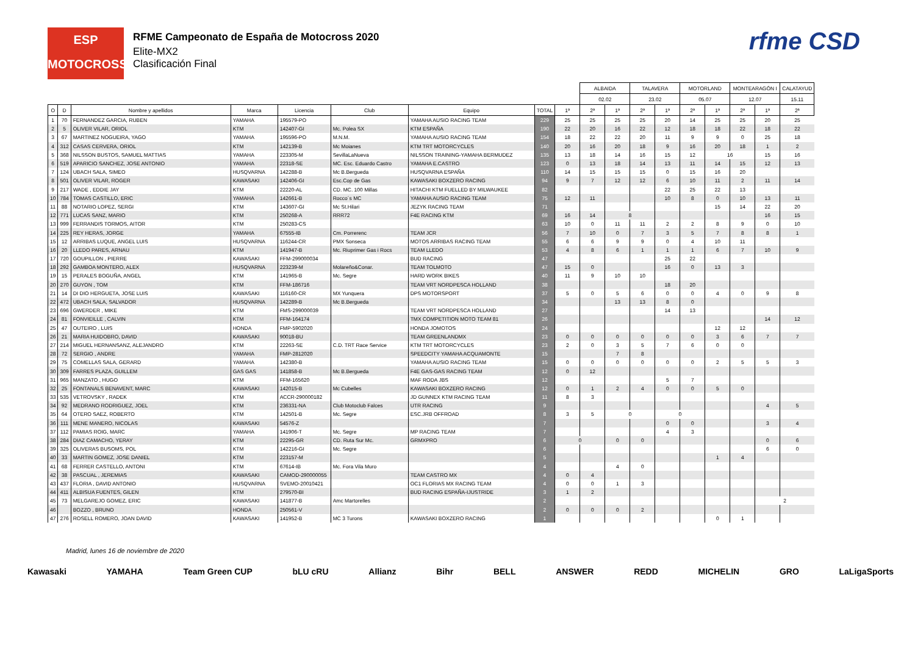ESP
MOTOCROSS
RFME Campeonato de España de Motocross 2020
Elite-MX2
Clasificación Final
rfme CSD
| | | | | | | | | | ALBAIDA | | TALAVERA | | MOTORLAND | | MONTEARAGÓN I | | CALATAYUD |
| --- | --- | --- | --- | --- | --- | --- | --- | --- | --- | --- | --- | --- | --- | --- | --- | --- | --- |
| | | | | | | | | | 02.02 | | 23.02 | | 05.07 | | 12.07 | | 15.11 |
| O | D | Nombre y apellidos | Marca | Licencia | Club | Equipo | TOTAL | 1ª | 2ª | 1ª | 2ª | 1ª | 2ª | 1ª | 2ª | 1ª | 2ª |
| 1 | 70 | FERNANDEZ GARCIA, RUBEN | YAMAHA | 195579-PO | | YAMAHA AUSIO RACING TEAM | 229 | 25 | 25 | 25 | 25 | 20 | 14 | 25 | 25 | 20 | 25 |
| 2 | 5 | OLIVER VILAR, ORIOL | KTM | 142407-GI | Mc. Polea SX | KTM ESPAÑA | 190 | 22 | 20 | 16 | 22 | 12 | 18 | 18 | 22 | 18 | 22 |
| 3 | 67 | MARTINEZ NOGUEIRA, YAGO | YAMAHA | 195596-PO | M.N.M. | YAMAHA AUSIO RACING TEAM | 154 | 18 | 22 | 22 | 20 | 11 | 9 | 9 | 0 | 25 | 18 |
| 4 | 312 | CASAS CERVERA, ORIOL | KTM | 142139-B | Mc Moianes | KTM TRT MOTORCYCLES | 140 | 20 | 16 | 20 | 18 | 9 | 16 | 20 | 18 | 1 | 2 |
| 5 | 368 | NILSSON BUSTOS, SAMUEL MATTIAS | YAMAHA | 223305-M | SevillaLaNueva | NILSSON TRAINING-YAMAHA BERMUDEZ | 135 | 13 | 18 | 14 | 16 | 15 | 12 | 16 | | 15 | 16 |
| 6 | 519 | APARICIO SANCHEZ, JOSE ANTONIO | YAMAHA | 22318-SE | MC. Esc. Eduardo Castro | YAMAHA E.CASTRO | 123 | 0 | 13 | 18 | 14 | 13 | 11 | 14 | 15 | 12 | 13 |
| 7 | 124 | UBACH SALA, SIMEO | HUSQVARNA | 142288-B | Mc B.Bergueda | HUSQVARNA ESPAÑA | 110 | 14 | 15 | 15 | 15 | 0 | 15 | 16 | 20 | | |
| 8 | 501 | OLIVER VILAR, ROGER | KAWASAKI | 142406-GI | Esc.Cop de Gas | KAWASAKI BOXZERO RACING | 94 | 9 | 7 | 12 | 12 | 6 | 10 | 11 | 2 | 11 | 14 |
| 9 | 217 | WADE , EDDIE JAY | KTM | 22220-AL | CD. MC. 100 Millas | HITACHI KTM FUELLED BY MILWAUKEE | 82 | | | | | 22 | 25 | 22 | 13 | | |
| 10 | 784 | TOMAS CASTILLO, ERIC | YAMAHA | 142661-B | Rocco´s MC | YAMAHA AUSIO RACING TEAM | 75 | 12 | 11 | | | 10 | 8 | 0 | 10 | 13 | 11 |
| 11 | 88 | NOTARIO LOPEZ, SERGI | KTM | 143607-GI | Mc St.Hilari | JEZYK RACING TEAM | 71 | | | | | | | 15 | 14 | 22 | 20 |
| 12 | 771 | LUCAS SANZ, MARIO | KTM | 250268-A | RRR72 | F4E RACING KTM | 69 | 16 | 14 | 8 | | | | | | 16 | 15 |
| 13 | 999 | FERRANDIS TORMOS, AITOR | KTM | 250283-CS | | | 63 | 10 | 0 | 11 | 11 | 2 | 2 | 8 | 9 | 0 | 10 |
| 14 | 225 | REY HERAS, JORGE | YAMAHA | 67555-IB | Cm. Porrerenc | TEAM JCR | 56 | 7 | 10 | 0 | 7 | 3 | 5 | 7 | 8 | 8 | 1 |
| 15 | 12 | ARRIBAS LUQUE, ANGEL LUIS | HUSQVARNA | 116244-CR | PMX Sonseca | MOTOS ARRIBAS RACING TEAM | 55 | 6 | 6 | 9 | 9 | 0 | 4 | 10 | 11 | | |
| 16 | 20 | LLEDO PARES, ARNAU | KTM | 141947-B | Mc. Riuprimer Gas i Rocs | TEAM LLEDO | 53 | 4 | 8 | 6 | 1 | 1 | 1 | 6 | 7 | 10 | 9 |
| 17 | 720 | GOUPILLON , PIERRE | KAWASAKI | FFM-299000034 | | BUD RACING | 47 | | | | | 25 | 22 | | | | |
| 18 | 292 | GAMBOA MONTERO, ALEX | HUSQVARNA | 223239-M | Molareño&Conar. | TEAM TOLMOTO | 47 | 15 | 0 | | | 16 | 0 | 13 | 3 | | |
| 19 | 15 | PERALES BOGUÑA, ANGEL | KTM | 141965-B | Mc. Segre | HARD WORK BIKES | 40 | 11 | 9 | 10 | 10 | | | | | | |
| 20 | 270 | GUYON , TOM | KTM | FFM-186716 | | TEAM VRT NORDPESCA HOLLAND | 38 | | | | | 18 | 20 | | | | |
| 21 | 14 | DI DIO HERGUETA, JOSE LUIS | KAWASAKI | 116160-CR | MX Yunquera | DPS MOTORSPORT | 37 | 5 | 0 | 5 | 6 | 0 | 0 | 4 | 0 | 9 | 8 |
| 22 | 472 | UBACH SALA, SALVADOR | HUSQVARNA | 142289-B | Mc B.Bergueda | | 34 | | | 13 | 13 | 8 | 0 | | | | |
| 23 | 696 | GWERDER , MIKE | KTM | FMS-299000039 | | TEAM VRT NORDPESCA HOLLAND | 27 | | | | | 14 | 13 | | | | |
| 24 | 81 | FONVIEILLE , CALVIN | KTM | FFM-164174 | | TMX COMPETITION MOTO TEAM 81 | 26 | | | | | | | | | 14 | 12 |
| 25 | 47 | OUTEIRO , LUIS | HONDA | FMP-5902020 | | HONDA JOMOTOS | 24 | | | | | | | 12 | 12 | | |
| 26 | 21 | MARIA HUIDOBRO, DAVID | KAWASAKI | 90018-BU | | TEAM GREENLANDMX | 23 | 0 | 0 | 0 | 0 | 0 | 0 | 3 | 6 | 7 | 7 |
| 27 | 214 | MIGUEL HERNANSANZ, ALEJANDRO | KTM | 22263-SE | C.D. TRT Race Service | KTM TRT MOTORCYCLES | 23 | 2 | 0 | 3 | 5 | 7 | 6 | 0 | 0 | | |
| 28 | 72 | SERGIO , ANDRE | YAMAHA | FMP-2812020 | | SPEEDCITY YAMAHA ACQUAMONTE | 15 | | | 7 | 8 | | | | | | |
| 29 | 75 | COMELLAS SALA, GERARD | YAMAHA | 142380-B | | YAMAHA AUSIO RACING TEAM | 15 | 0 | 0 | 0 | 0 | 0 | 0 | 2 | 5 | 5 | 3 |
| 30 | 309 | FARRES PLAZA, GUILLEM | GAS GAS | 141858-B | Mc B.Bergueda | F4E GAS-GAS RACING TEAM | 12 | 0 | 12 | | | | | | | | |
| 31 | 965 | MANZATO , HUGO | KTM | FFM-165620 | | MAF RODA JBS | 12 | | | | | 5 | 7 | | | | |
| 32 | 25 | FONTANALS BENAVENT, MARC | KAWASAKI | 142015-B | Mc Cubelles | KAWASAKI BOXZERO RACING | 12 | 0 | 1 | 2 | 4 | 0 | 0 | 5 | 0 | | |
| 33 | 535 | VETROVSKY , RADEK | KTM | ACCR-290000182 | | JD GUNNEX KTM RACING TEAM | 11 | 8 | 3 | | | | | | | | |
| 34 | 92 | MEDRANO RODRIGUEZ, JOEL | KTM | 236331-NA | Club Motoclub Falces | UTR RACING | 9 | | | | | | | | | 4 | 5 |
| 35 | 64 | OTERO SAEZ, ROBERTO | KTM | 142501-B | Mc. Segre | ESC.JRB OFFROAD | 8 | 3 | 5 | 0 | | 0 | | | | | |
| 36 | 111 | MENE MANERO, NICOLAS | KAWASAKI | 54576-Z | | | 7 | | | | | 0 | 0 | | | 3 | 4 |
| 37 | 112 | PAMIAS ROIG, MARC | YAMAHA | 141906-T | Mc. Segre | MP RACING TEAM | 7 | | | | | 4 | 3 | | | | |
| 38 | 284 | DIAZ CAMACHO, YERAY | KTM | 22295-GR | CD. Ruta Sur Mc. | GRMXPRO | 6 | 0 | | 0 | 0 | | | | | 0 | 6 |
| 39 | 325 | OLIVERAS BUSOMS, POL | KTM | 142216-GI | Mc. Segre | | 6 | | | | | | | | | 6 | 0 |
| 40 | 33 | MARTIN GOMEZ, JOSE DANIEL | KTM | 223157-M | | | 5 | | | | | | | 1 | 4 | | |
| 41 | 68 | FERRER CASTELLO, ANTONI | KTM | 67614-IB | Mc. Fora Vila Muro | | 4 | | | 4 | 0 | | | | | | |
| 42 | 38 | PASCUAL , JEREMIAS | KAWASAKI | CAMOD-290000055 | | TEAM CASTRO MX | 4 | 0 | 4 | | | | | | | | |
| 43 | 437 | FLORIA , DAVID ANTONIO | HUSQVARNA | SVEMO-20010421 | | OC1 FLORIAS MX RACING TEAM | 4 | 0 | 0 | 1 | 3 | | | | | | |
| 44 | 411 | ALBISUA FUENTES, GILEN | KTM | 279570-BI | | BUD RACING ESPAÑA-IJUSTRIDE | 3 | 1 | 2 | | | | | | | | |
| 45 | 73 | MELGAREJO GOMEZ, ERIC | KAWASAKI | 141877-B | Amc Martorelles | | 2 | | | | | | | | | 2 | |
| 46 | | BOZZO , BRUNO | HONDA | 250561-V | | | 2 | 0 | 0 | 0 | 2 | | | | | | |
| 47 | 276 | ROSELL ROMERO, JOAN DAVID | KAWASAKI | 141952-B | MC 3 Turons | KAWASAKI BOXZERO RACING | 1 | | | | | | | 0 | 1 | | |
Madrid, lunes 16 de noviembre de 2020
Kawasaki YAMAHA Team Green CUP bLU cRU Allianz Bihr BELL ANSWER REDD MICHELIN GRO LaLigaSports